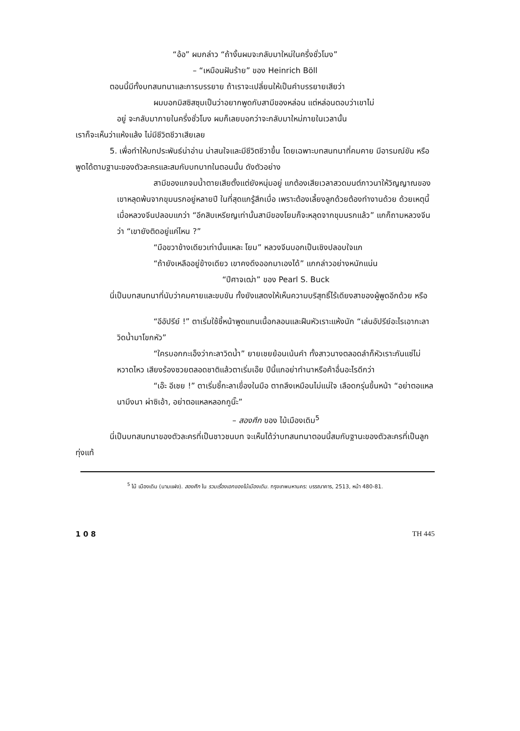“อ้อ” ผมกล่าว “ถ้างั้นผมจะกลับมาใหม่ในครึ่งชั่วโมง”
– “เหมือนฝันร้าย” ของ Heinrich Böll
ตอนนี้มีทั้งบทสนทนาและการบรรยาย ถ้าเราจะเปลี่ยนให้เป็นคำบรรยายเสียว่า
ผมบอกมิสซิสซุมเป็นว่าอยากพูดกับสามีของหล่อน แต่หล่อนตอบว่าเขาไม่
อยู่ จะกลับมาภายในครึ่งชั่วโมง ผมก็เลยบอกว่าจะกลับมาใหม่ภายในเวลานั้น
เราก็จะเห็นว่าแห้งแล้ง ไม่มีชีวิตชีวาเสียเลย
5. เพื่อทำให้บทประพันธ์น่าอ่าน น่าสนใจและมีชีวิตชีวาขึ้น โดยเฉพาะบทสนทนาที่คมคาย มีอารมณ์ขัน หรือพูดได้ตามฐานะของตัวละครและสมกับบทบาทในตอนนั้น ดังตัวอย่าง
สามีของแกจมน้ำตายเสียตั้งแต่ยังหนุ่มอยู่ แกต้องเสียเวลาสวดมนต์ภาวนาให้วิญญาณของเขาหลุดพ้นจากขุมนรกอยู่หลายปี ในที่สุดแกรู้สึกเบื่อ เพราะต้องเลี้ยงลูกด้วยต้องทำงานด้วย ด้วยเหตุนี้เมื่อหลวงจีนปลอบแกว่า “อีกสิบเหรียญเท่านั้นสามีของโยมก็จะหลุดจากขุมนรกแล้ว” แกก็ถามหลวงจีนว่า “เขายังติดอยู่แค่ไหน ?”
“มือขวาข้างเดียวเท่านั้นแหละ โยม” หลวงจีนบอกเป็นเชิงปลอบใจแก
“ถ้ายังเหลืออยู่ข้างเดียว เขาคงดึงออกมาเองได้” แกกล่าวอย่างหนักแน่น
“ปีศาจเฒ่า” ของ Pearl S. Buck
นี่เป็นบทสนทนาที่นับว่าคมคายและขบขัน ทั้งยังแสดงให้เห็นความบริสุทธิ์ไร้เดียงสาของผู้พูดอีกด้วย หรือ
“อีอัปรีย์ !” ตาเริ่มใช้ชี้หน้าพูดแทนเนื้อกลอนและฝืนหัวเราะแห้งนัก “เล่นอัปรีย์อะไรเอากะลาวิดน้ำมาโขกหัว”
“ใครบอกกะเอ็งว่ากะลาวิดน้ำ” ยายเชยย้อนเน้นคำ ทั้งสาวนางตลอดลำก็หัวเราะกันแซ่ไม่หวาดไหว เสียงร้องซวยตลอดชาติแล้วตาเริ่มเอ๊ย ปีนี้แกอย่าทำนาหรือค้าอื่นอะไรดีกว่า
“เอ๊ะ อีเชย !” ตาเริ่มชี้กะลาเขื่องในมือ ตาถลึงเหมือนไม่แน่ใจ เลือดกรุ่นขึ้นหน้า “อย่าตอแหลนามึงนา ผ่าซิเอ้า, อย่าตอแหลหลอกกูนิ๊ะ”
– สองศึก ของ ไม้เมืองเดิม<sup>5</sup>
นี่เป็นบทสนทนาของตัวละครที่เป็นชาวชนบท จะเห็นได้ว่าบทสนทนาตอนนี้สมกับฐานะของตัวละครที่เป็นลูกทุ่งแท้
<sup>5</sup> ไม้ เมืองเดิม (นามแฝง). สองศึก ใน รวมเรื่องเอกของไม้เมืองเดิม. กรุงเทพมหานคร: บรรณาคาร, 2513, หน้า 480-81.
1 0 8 TH 445